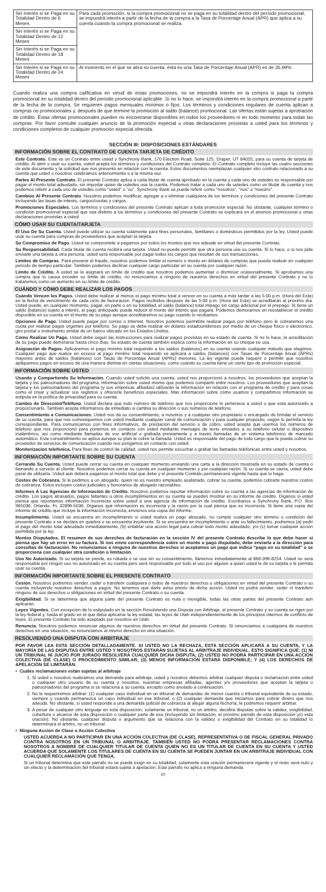| Sin Interés si se Paga en su Totalidad Dentro de 6 Meses | Para cada promoción, si la compra promocional no se paga en su totalidad dentro del período promocional, se impondrá interés a partir de la fecha de la compra a la Tasa de Porcentaje Anual (APR) que aplica a su cuenta cuando la compra promocional se realiza. |
| Sin Interés si se Paga en su Totalidad Dentro de 12 Meses | |
| Sin Interés si se Paga en su Totalidad Dentro de 18 Meses | |
| Sin Interés si se Paga en su Totalidad Dentro de 24 Meses | Al momento en el que se abra su cuenta, ésta es una Tasa de Porcentaje Anual (APR) es de 26.99%. |
Cuando realiza una compra calificativa en virtud de estas promociones, no se impondrá interés en la compra si paga la compra promocional en su totalidad dentro del período promocional aplicable. Si no lo hace, se impondrá interés en la compra promocional a partir de la fecha de la compra. Se requieren pagos mensuales mínimos o fijos. Los términos y condiciones regulares de cuenta aplican a compras no promocionales y, después de que termine la promoción al saldo (balance) promocional. Las ofertas están sujetas a aprobación de crédito. Estas ofertas promocionales pueden no encontrarse disponibles en todos los proveedores ni en todo momento para todas las compras. Por favor consulte cualquier anuncio de la promoción especial u otras declaraciones provistas a usted para los términos y condiciones completos de cualquier promoción especial ofrecida.
SECCIÓN III: DISPOSICIONES ESTÁNDARES
INFORMACIÓN SOBRE EL CONTRATO DE CUENTA TARJETA DE CRÉDITO
Este Contrato. Este es un Contrato entre usted y Synchrony Bank, 170 Election Road, Suite 125, Draper, UT 84020, para su cuenta de tarjeta de crédito. Al abrir o usar su cuenta, usted acepta los términos y condiciones del Contrato completo. El Contrato completo incluye las cuatro secciones de este documento y la solicitud que nos presentó en relación con la cuenta. Estos documentos reemplazan cualquier otro contrato relacionado a su cuenta que usted o nosotros celebramos anteriormente o a la misma vez.
Partes Al Presente Contrato. El presente Contrato aplica a cada titular de cuenta aprobado en la cuenta y cada uno de ustedes es responsable por pagar el monto total adeudado, sin importar quien de ustedes use la cuenta. Podemos tratar a cada uno de ustedes como un titular de cuenta y nos podemos referir a cada uno de ustedes como “usted” o “su”. Synchrony Bank se puede referir como “nosotros”, “nos” o “nuestro”.
Cambios Al Presente Contrato. Nosotros podemos modificar, agregar a o eliminar cualquiera de los términos y condiciones del presente Contrato incluyendo las tasas de interés, cargos/cuotas y cargos.
Promociones Especiales. Los términos y condiciones del presente Contrato aplican a toda promoción especial. No obstante, cualquier término o condición promocional especial que sea distinto a los términos y condiciones del presente Contrato se explicará en el anuncio promocional u otras declaraciones provistas a usted.
CÓMO USAR SU CUENTA/TARJETA
El Uso De Su Cuenta. Usted puede utilizar su cuenta solamente para fines personales, familiares o domésticos permitidos por la ley. Usted puede usar su cuenta para compras de proveedores que aceptan la tarjeta.
Su Compromiso de Pago. Usted se compromete a pagarnos por todos los montos que nos adeude en virtud del presente Contrato.
Su Responsabilidad. Cada titular de cuenta recibirá una tarjeta. Usted no puede permitir que otra persona use su cuenta. Si lo hace, o si nos pide enviarle una tarjeta a otra persona, usted será responsable por pagar todos los cargos que resultan de sus transacciones.
Límites de Compras. Para prevenir el fraude, nosotros podemos limitar el número o monto en dólares de compras que pueda realizar en cualquier período de tiempo particular. También podemos declinar cualquier cargo particular en su cuenta por cualquier razón.
Límite de Crédito. A usted se le asignará un límite de crédito que nosotros podemos aumentar o disminuir ocasionalmente. Si aprobamos una compra que lo causa exceder su límite de crédito, no renunciamos a ninguno de nuestros derechos en virtud del presente Contrato y no lo trataremos como un aumento en su límite de crédito.
CUÁNDO Y CÓMO DEBE REALIZAR LOS PAGOS
Cuándo Vencen los Pagos. Usted debe realizar al menos el pago mínimo total a vencer en su cuenta a más tardar a las 5:00 p.m. (Hora del Este) en la fecha de vencimiento de cada ciclo de facturación. Pagos recibidos después de las 5:00 p.m. (Hora del Este) se acreditarán al próximo día. Usted puede, en cualquier momento, pagar, en parte o en su totalidad, el saldo (balance) total impago sin cargo adicional por el prepago. Si tiene un saldo (balance) sujeto a interés, el pago anticipado puede reducir el monto del interés que pagará. Podemos demorarnos en reestablecer el crédito disponible en su cuenta en el monto de su pago aunque acreditaremos su pago cuando lo recibamos.
Opciones de Pago. Usted puede pagar por correo o Internet. Nosotros podemos permitirle realizar pagos por teléfono pero le cobraremos una cuota por realizar pagos urgentes por teléfono. Su pago se debe realizar en dólares estadounidenses por medio de un cheque físico o electrónico, giro postal o instrumento similar de un banco ubicado en los Estados Unidos.
Cómo Realizar Un Pago. Usted debe seguir las instrucciones para realizar pagos provistas en su estado de cuenta. Si no lo hace, la acreditación de su pago puede demorarse hasta cinco días. Su estado de cuenta también explica cómo la información en su cheque se usa.
Asignación de Pagos. Aplicaremos el pago mínimo total requerido a los saldos (balances) en su cuenta usando cualquier método que elegimos. Cualquier pago que realice en exceso al pago mínimo total requerido se aplicará a saldos (balances) con Tasas de Porcentaje Anual (APRs) mayores antes de saldos (balances) con Tasas de Porcentaje Anual (APRs) menores. La ley vigente puede requerir o permitir que nosotros apliquemos pagos en exceso de una manera distinta en ciertas situaciones, como cuando su cuenta tiene un cierto tipo de promoción especial.
INFORMACIÓN SOBRE USTED
Usando y Compartiendo Su Información. Cuando usted solicitó una cuenta, usted nos proporcionó a nosotros, los proveedores que aceptan la tarjeta y los patrocinadores del programa, información sobre usted mismo que podemos compartir entre nosotros. Los proveedores que aceptan la tarjeta y los patrocinadores del programa (y sus empresas afiliadas) utilizarán la información en relación con el programa de crédito y para cosas como el crear y actualizar sus registros y ofrecerle beneficios especiales. Más información sobre cómo usamos y compartimos información se estipula en la política de privacidad para su cuenta.
Cambio de Dirección/Teléfono. Usted declara que todo número de teléfono que nos proporcione le pertenece a usted o que está autorizado a proporcionarlo. También acepta informarnos de inmediato si cambia su dirección o sus números de teléfono.
Consentimiento a Comunicaciones. Usted nos da su consentimiento, a nosotros y a cualquier otro propietario o encargado de brindar el servicio de su cuenta, para que nos comuniquemos con usted mediante cualquier canal de comunicación y para cualquier propósito, según lo permita la ley correspondiente. Para comunicarnos con fines informativos, de prestación del servicio o de cobro, usted acepta que usemos los números de teléfono que nos proporcionó para ponernos en contacto con usted mediante mensajes de texto enviados a su teléfono celular o dispositivo inalámbrico, así como mediante llamadas de voz artificial o grabada previamente y a través llamadas de un sistema telefónico de marcado automático. Este consentimiento se aplica aunque su plan le cobre la llamada. Usted es responsable del pago de todo cargo que le pueda cobrar su proveedor de servicios de comunicación cuando nos pongamos en contacto con usted.
Monitorización telefónica. Para fines de control de calidad, usted nos permite escuchar o grabar las llamadas telefónicas entre usted y nosotros.
INFORMACIÓN IMPORTANTE SOBRE SU CUENTA
Cerrando Su Cuenta. Usted puede cerrar su cuenta en cualquier momento enviando una carta a la dirección mostrada en su estado de cuenta o llamando a servicio al cliente. Nosotros podemos cerrar su cuenta en cualquier momento y por cualquier razón. Si su cuenta se cierra, usted debe parar de utilizarla. Usted aún deberá pagarnos el monto total que debe y el presente Contrato permanecerá vigente hasta que lo haga.
Costos de Cobranza. Si le pedimos a un abogado, quien no es nuestro empleado asalariado, cobrar su cuenta, podemos cobrarle nuestros costos de cobranza. Estos incluyen costos judiciales y honorarios de abogado razonables.
Informes A Las Agencias de Información de Crédito. Nosotros podemos reportar información sobre su cuenta a las agencias de información de crédito. Los pagos atrasados, pagos faltantes u otros incumplimientos en su cuenta se pueden mostrar en su informe de crédito. Díganos si usted piensa que reportamos información incorrecta sobre usted a una agencia de información de crédito. Escríbanos a Synchrony Bank, P.O. Box 965036, Orlando, FL 32896-5036. Díganos qué información es incorrecta y la razón por la cual piensa que es incorrecta. Si tiene una copia del informe de crédito que incluye la información incorrecta, envíenos una copia del informe.
Incumplimiento. Usted se encuentra en incumplimiento si usted realiza un pago atrasado, no cumple cualquier otro término o condición del presente Contrato o se declara en quiebra o se encuentra insolvente. Si se encuentra en incumplimiento o ante su fallecimiento, podremos (a) pedir el pago del monto total adeudado inmediatamente, (b) entablar una acción legal para cobrar todo monto adeudado; y/o (c) tomar cualquier acción permitida por la ley.
Montos Disputados. El resumen de sus derechos de facturación en la sección IV del presente Contrato describe lo que debe hacer si piensa que hay un error en su factura. Si nos envíe correspondencia sobre un monto o pago disputado, debe enviarla a la dirección para consultas de facturación. No renunciamos a ninguno de nuestros derechos si aceptamos un pago que indica “pago en su totalidad” o se proporciona con cualquier otra condición o limitación.
Uso No Autorizado. Si su tarjeta se pierde, es robada o se usa sin su consentimiento, llámenos inmediatamente al 866-396-8254. Usted no será responsable por ningún uso no autorizado en su cuenta pero será responsable por todo el uso por alguien a quien usted le de su tarjeta o le permita usar su cuenta.
INFORMACIÓN IMPORTANTE SOBRE EL PRESENTE CONTRATO
Cesión. Nosotros podremos vender, ceder o transferir cualquiera o todos de nuestros derechos u obligaciones en virtud del presente Contrato o su cuenta incluyendo nuestros derechos a pagos. No tenemos que darle aviso previo de dicha acción. Usted no podrá vender, ceder ni transferir ninguno de sus derechos u obligaciones en virtud del presente Contrato o su cuenta.
Exigibilidad. Si se determina que alguna parte del presente Contrato es nula o inexigible, todas las otras partes del presente Contrato aún aplicarán.
Leyes Vigentes. Con excepción de lo estipulado en la sección Resolviendo una Disputa con Arbitraje, el presente Contrato y su cuenta se rigen por la ley federal y, hasta el grado en el que deba aplicarse la ley estatal, las leyes de Utah independientemente de los principios internos de conflicto de leyes. El presente Contrato ha sido aceptado por nosotros en Utah.
Renuncia. Nosotros podemos renunciar algunos de nuestros derechos en virtud del presente Contrato. Si renunciamos a cualquiera de nuestros derechos en una situación, no renunciamos al mismo derecho en otra situación.
RESOLVIENDO UNA DISPUTA CON ARBITRAJE
POR FAVOR LEA ESTA SECCIÓN DETALLADAMENTE. SI USTED NO LA RECHAZA, ESTA SECCIÓN APLICARÁ A SU CUENTA, Y LA MAYORÍA DE LAS DISPUTAS ENTRE USTED Y NOSOTROS ESTARÁN SUJETAS AL ARBITRAJE INDIVIDUAL. ESTO SIGNIFICA QUE: (1) NI UN TRIBUNAL NI JUICIO POR JURADO RESOLVERÁ CUALQUIER DICHA DISPUTA; (2) USTED NO PODRÁ PARTICIPAR EN UNA ACCIÓN COLECTIVA (DE CLASE) O PROCEDIMIENTO SIMILAR; (3) MENOS INFORMACIÓN ESTARÁ DISPONIBLE; Y (4) LOS DERECHOS DE APELACIÓN SE LIMITARÁN.
• Cuáles reclamaciones están sujetas al arbitraje
1. Si usted o nosotros realizamos una demanda para arbitraje, usted y nosotros debemos arbitrar cualquier disputa o reclamación entre usted o cualquier otro usuario de su cuenta y nosotros, nuestras empresas afiliadas, agentes y/o proveedores que aceptan la tarjeta o patrocinadores del programa si se relaciona a su cuenta, excepto como anotado a continuación.
2. No le requeriremos arbitrar: (1) cualquier caso individual en un tribunal de demandas de menor cuantía o tribunal equivalente de su estado, siempre y cuando permanezca un caso individual en ese tribunal; o (2) cualquier demanda que iniciamos para cobrar dinero que nos adeuda. No obstante, si usted responde a una demanda judicial de cobranza al alegar alguna fechoría, le podremos requerir arbitrar.
3. A pesar de cualquier otro lenguaje en esta disposición, solamente un tribunal, no un árbitro, decidirá disputas sobre la validez, exigibilidad, cobertura o alcance de esta disposición o cualquier parte de ese (incluyendo sin limitación, el próximo párrafo de esta disposición y/o esta oración). No obstante, cualquier disputa o argumento que se relaciona con la validez o exigibilidad del Contrato en su totalidad lo determinará el árbitro, no un tribunal.
• Ninguna Acción de Clase o Acción Colectiva
USTED ACUERDA A NO PARTICIPAR EN UNA ACCIÓN COLECTIVA (DE CLASE), REPRESENTATIVA O DE FISCAL GENERAL PRIVADO CONTRA NOSOTROS EN UN TRIBUNAL O ARBITRAJE. TAMBIÉN USTED NO PODRÁ PRESENTAR RECLAMACIONES CONTRA NOSOTROS A NOMBRE DE CUALQUIER TITULAR DE CUENTA QUIEN NO ES UN TITULAR DE CUENTA EN SU CUENTA Y USTED ACUERDA QUE SOLAMENTE LOS TITULARES DE CUENTA EN SU CUENTA SE PUEDEN JUNTAR EN UN ARBITRAJE INDIVIDUAL CON CUALQUIER RECLAMACIÓN QUE TENGA.
Si un tribunal determina que este párrafo no se puede exigir en su totalidad, solamente esta oración permanecerá vigente y el resto será nulo y sin efecto y la determinación del tribunal estará sujeta a apelación. Este párrafo no aplica a ninguna demanda
(2)